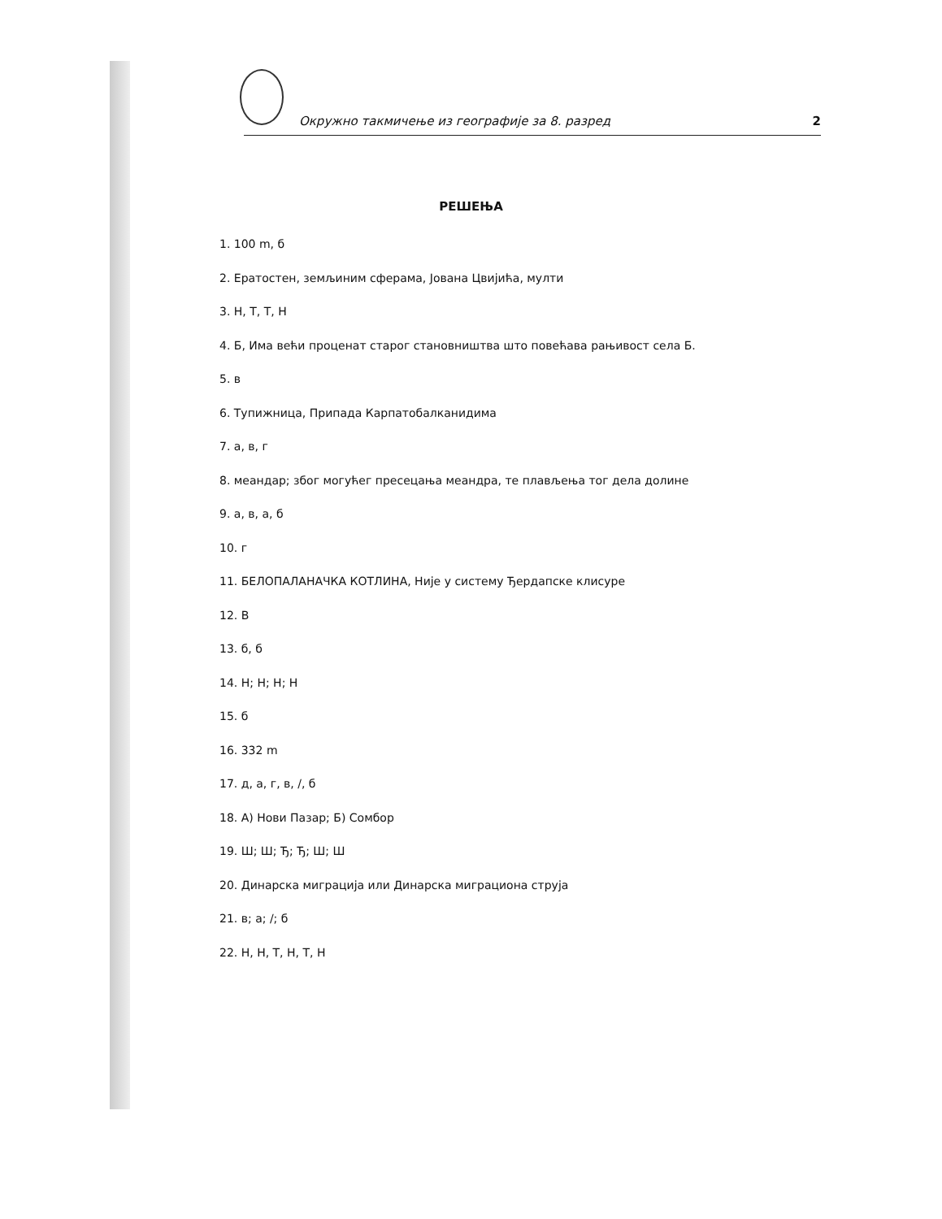Окружно такмичење из географије за 8. разред 2
РЕШЕЊА
1. 100 m, б
2. Ератостен, земљиним сферама, Јована Цвијића, мулти
3. Н, Т, Т, Н
4. Б, Има већи проценат старог становништва што повећава рањивост села Б.
5. в
6. Тупижница, Припада Карпатобалканидима
7. а, в, г
8. меандар; због могућег пресецања меандра, те плављења тог дела долине
9. а, в, а, б
10. г
11. БЕЛОПАЛАНАЧКА КОТЛИНА, Није у систему Ђердапске клисуре
12. В
13. б, б
14. Н; Н; Н; Н
15. б
16. 332 m
17. д, а, г, в, /, б
18. А) Нови Пазар; Б) Сомбор
19. Ш; Ш; Ђ; Ђ; Ш; Ш
20. Динарска миграција или Динарска миграциона струја
21. в; а; /; б
22. Н, Н, Т, Н, Т, Н